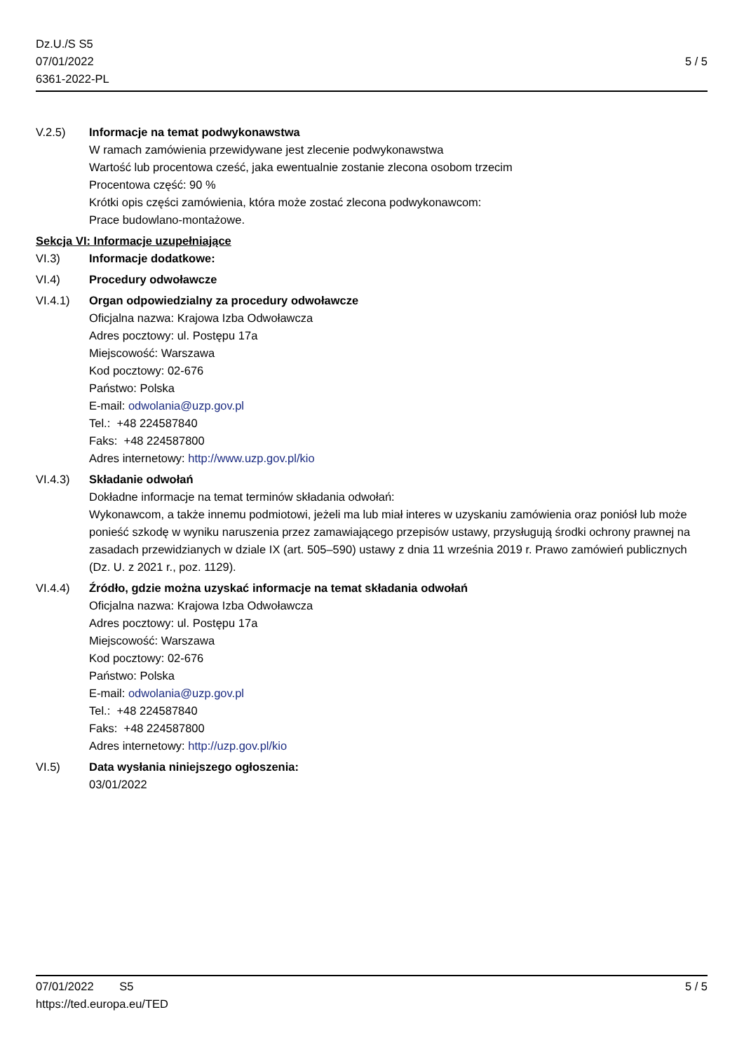Dz.U./S S5
07/01/2022
6361-2022-PL
5 / 5
V.2.5) Informacje na temat podwykonawstwa
W ramach zamówienia przewidywane jest zlecenie podwykonawstwa
Wartość lub procentowa cześć, jaka ewentualnie zostanie zlecona osobom trzecim
Procentowa część: 90 %
Krótki opis części zamówienia, która może zostać zlecona podwykonawcom:
Prace budowlano-montażowe.
Sekcja VI: Informacje uzupełniające
VI.3) Informacje dodatkowe:
VI.4) Procedury odwoławcze
VI.4.1) Organ odpowiedzialny za procedury odwoławcze
Oficjalna nazwa: Krajowa Izba Odwoławcza
Adres pocztowy: ul. Postępu 17a
Miejscowość: Warszawa
Kod pocztowy: 02-676
Państwo: Polska
E-mail: odwolania@uzp.gov.pl
Tel.: +48 224587840
Faks: +48 224587800
Adres internetowy: http://www.uzp.gov.pl/kio
VI.4.3) Składanie odwołań
Dokładne informacje na temat terminów składania odwołań:
Wykonawcom, a także innemu podmiotowi, jeżeli ma lub miał interes w uzyskaniu zamówienia oraz poniósł lub może ponieść szkodę w wyniku naruszenia przez zamawiającego przepisów ustawy, przysługują środki ochrony prawnej na zasadach przewidzianych w dziale IX (art. 505–590) ustawy z dnia 11 września 2019 r. Prawo zamówień publicznych (Dz. U. z 2021 r., poz. 1129).
VI.4.4) Źródło, gdzie można uzyskać informacje na temat składania odwołań
Oficjalna nazwa: Krajowa Izba Odwoławcza
Adres pocztowy: ul. Postępu 17a
Miejscowość: Warszawa
Kod pocztowy: 02-676
Państwo: Polska
E-mail: odwolania@uzp.gov.pl
Tel.: +48 224587840
Faks: +48 224587800
Adres internetowy: http://uzp.gov.pl/kio
VI.5) Data wysłania niniejszego ogłoszenia:
03/01/2022
07/01/2022 S5 5 / 5
https://ted.europa.eu/TED